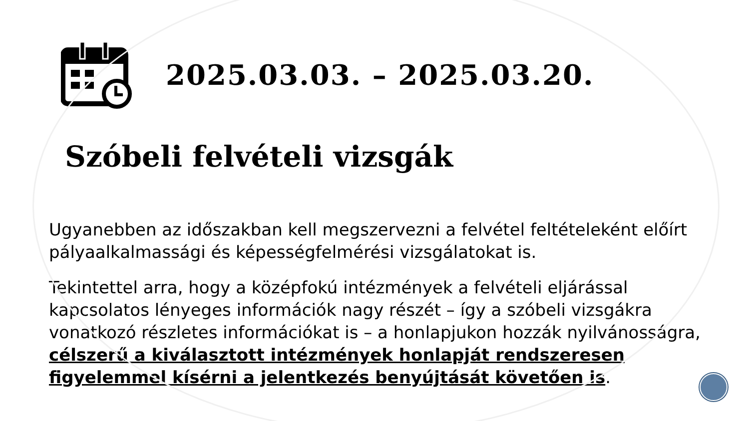2025.03.03. – 2025.03.20.
Szóbeli felvételi vizsgák
Ugyanebben az időszakban kell megszervezni a felvétel feltételeként előírt pályaalkalmassági és képességfelmérési vizsgálatokat is.
Tekintettel arra, hogy a középfokú intézmények a felvételi eljárással kapcsolatos lényeges információk nagy részét – így a szóbeli vizsgákra vonatkozó részletes információkat is – a honlapjukon hozzák nyilvánosságra, célszerű a kiválasztott intézmények honlapját rendszeresen figyelemmel kísérni a jelentkezés benyújtását követően is.